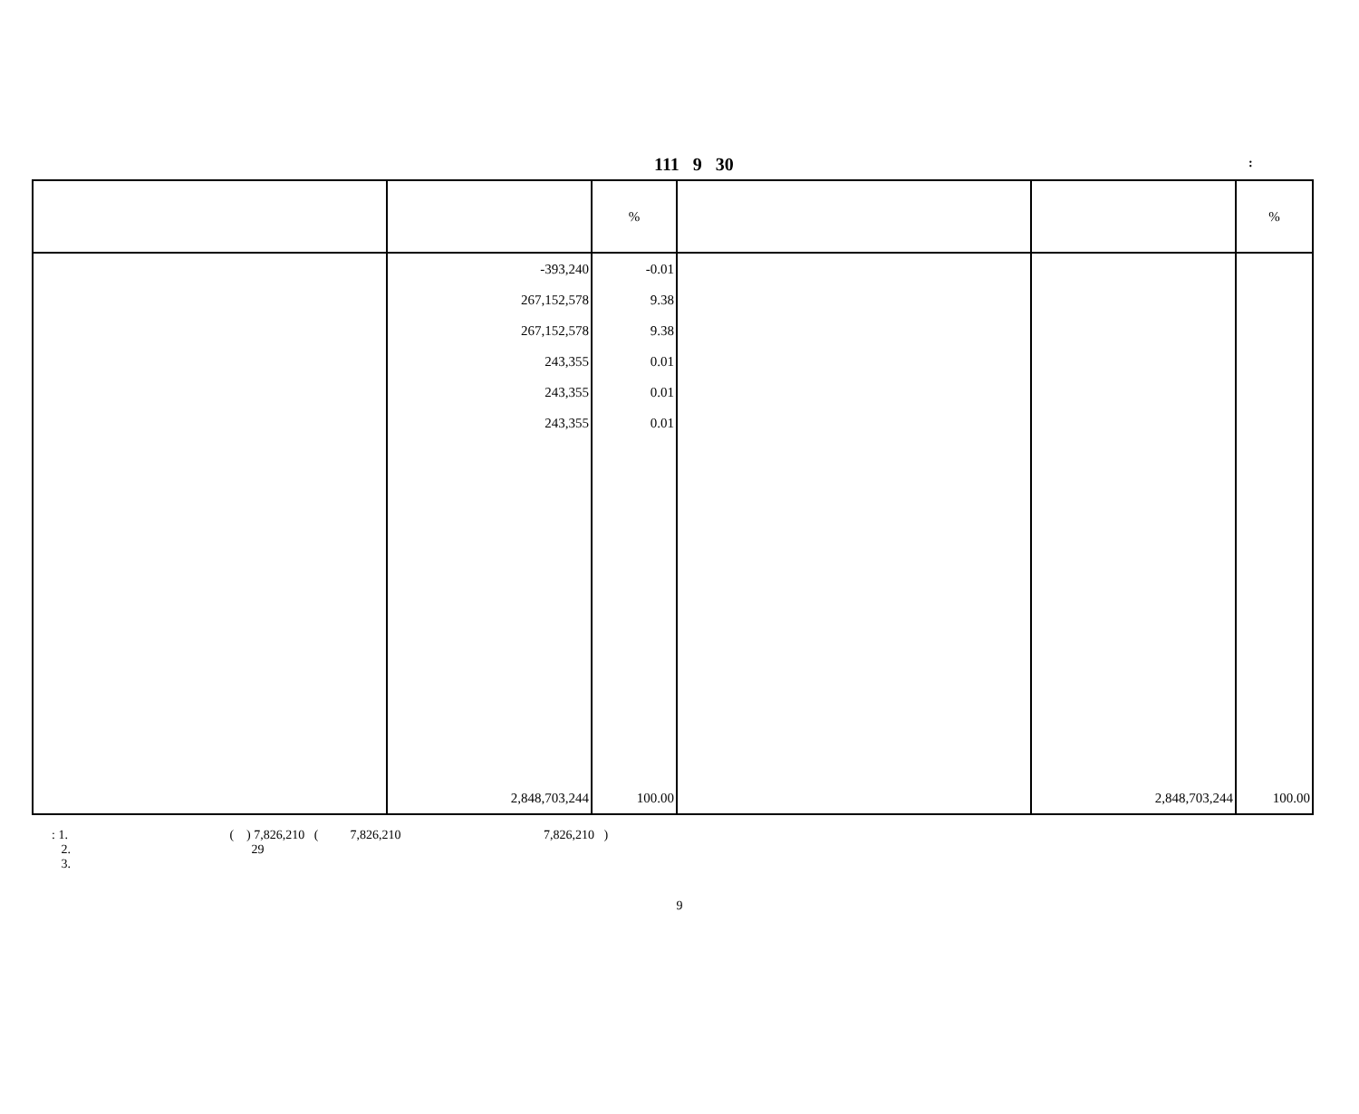111 9 30:
| | | % | | | % |
| --- | --- | --- | --- | --- | --- |
| | -393,240 | -0.01 | | | |
| | 267,152,578 | 9.38 | | | |
| | 267,152,578 | 9.38 | | | |
| | 243,355 | 0.01 | | | |
| | 243,355 | 0.01 | | | |
| | 243,355 | 0.01 | | | |
| | 2,848,703,244 | 100.00 | | 2,848,703,244 | 100.00 |
: 1. ( ) 7,826,210 ( 7,826,210 7,826,210 )
2. 29
3.
9